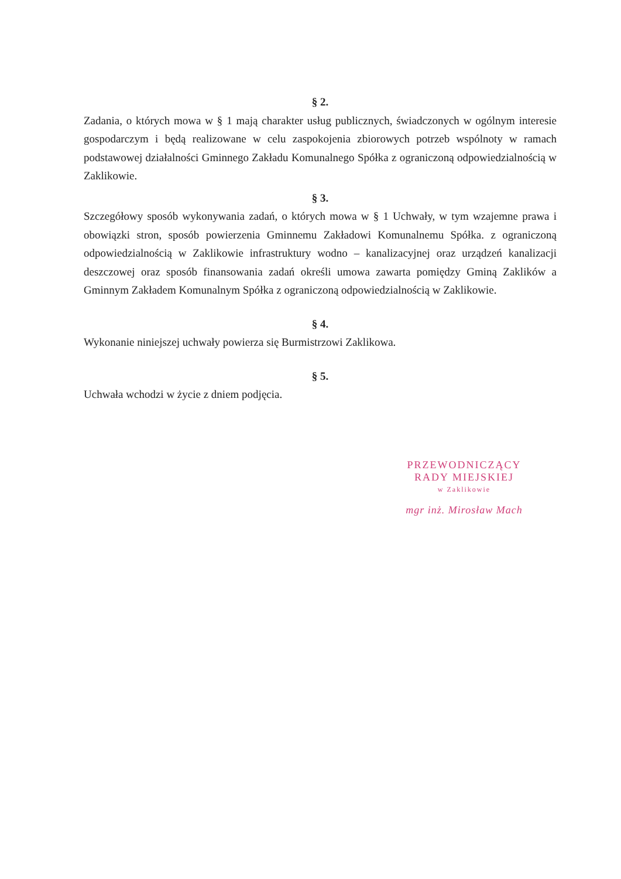§ 2.
Zadania, o których mowa w § 1 mają charakter usług publicznych, świadczonych w ogólnym interesie gospodarczym i będą realizowane w celu zaspokojenia zbiorowych potrzeb wspólnoty w ramach podstawowej działalności Gminnego Zakładu Komunalnego Spółka z ograniczoną odpowiedzialnością w Zaklikowie.
§ 3.
Szczegółowy sposób wykonywania zadań, o których mowa w § 1 Uchwały, w tym wzajemne prawa i obowiązki stron, sposób powierzenia Gminnemu Zakładowi Komunalnemu Spółka. z ograniczoną odpowiedzialnością w Zaklikowie infrastruktury wodno – kanalizacyjnej oraz urządzeń kanalizacji deszczowej oraz sposób finansowania zadań określi umowa zawarta pomiędzy Gminą Zaklików a Gminnym Zakładem Komunalnym Spółka z ograniczoną odpowiedzialnością w Zaklikowie.
§ 4.
Wykonanie niniejszej uchwały powierza się Burmistrzowi Zaklikowa.
§ 5.
Uchwała wchodzi w życie z dniem podjęcia.
PRZEWODNICZĄCY
RADY MIEJSKIEJ
w Zaklikowie
mgr inż. Mirosław Mach